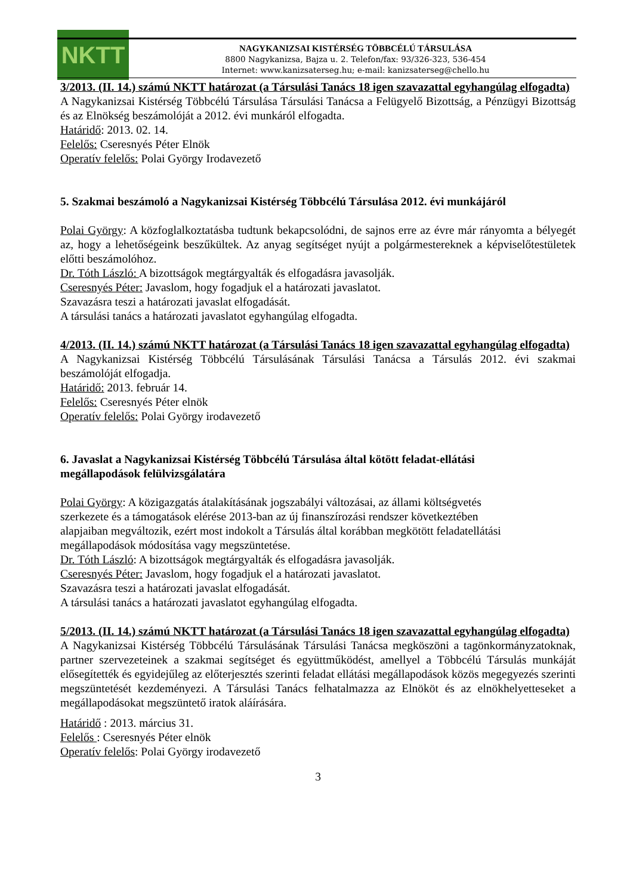NKTT
NAGYKANIZSAI KISTÉRSÉG TÖBBCÉLÚ TÁRSULÁSA
8800 Nagykanizsa, Bajza u. 2. Telefon/fax: 93/326-323, 536-454
Internet: www.kanizsaterseg.hu; e-mail: kanizsaterseg@chello.hu
3/2013. (II. 14.) számú NKTT határozat (a Társulási Tanács 18 igen szavazattal egyhangúlag elfogadta)
A Nagykanizsai Kistérség Többcélú Társulása Társulási Tanácsa a Felügyelő Bizottság, a Pénzügyi Bizottság és az Elnökség beszámolóját a 2012. évi munkáról elfogadta.
Határidő: 2013. 02. 14.
Felelős: Cseresnyés Péter Elnök
Operatív felelős: Polai György Irodavezető
5. Szakmai beszámoló a Nagykanizsai Kistérség Többcélú Társulása 2012. évi munkájáról
Polai György: A közfoglalkoztatásba tudtunk bekapcsolódni, de sajnos erre az évre már rányomta a bélyegét az, hogy a lehetőségeink beszűkültek. Az anyag segítséget nyújt a polgármestereknek a képviselőtestületek előtti beszámolóhoz.
Dr. Tóth László: A bizottságok megtárgyalták és elfogadásra javasolják.
Cseresnyés Péter: Javaslom, hogy fogadjuk el a határozati javaslatot.
Szavazásra teszi a határozati javaslat elfogadását.
A társulási tanács a határozati javaslatot egyhangúlag elfogadta.
4/2013. (II. 14.) számú NKTT határozat (a Társulási Tanács 18 igen szavazattal egyhangúlag elfogadta)
A Nagykanizsai Kistérség Többcélú Társulásának Társulási Tanácsa a Társulás 2012. évi szakmai beszámolóját elfogadja.
Határidő: 2013. február 14.
Felelős: Cseresnyés Péter elnök
Operatív felelős: Polai György irodavezető
6. Javaslat a Nagykanizsai Kistérség Többcélú Társulása által kötött feladat-ellátási
megállapodások felülvizsgálatára
Polai György: A közigazgatás átalakításának jogszabályi változásai, az állami költségvetés
szerkezete és a támogatások elérése 2013-ban az új finanszírozási rendszer következtében
alapjaiban megváltozik, ezért most indokolt a Társulás által korábban megkötött feladatellátási
megállapodások módosítása vagy megszüntetése.
Dr. Tóth László: A bizottságok megtárgyalták és elfogadásra javasolják.
Cseresnyés Péter: Javaslom, hogy fogadjuk el a határozati javaslatot.
Szavazásra teszi a határozati javaslat elfogadását.
A társulási tanács a határozati javaslatot egyhangúlag elfogadta.
5/2013. (II. 14.) számú NKTT határozat (a Társulási Tanács 18 igen szavazattal egyhangúlag elfogadta)
A Nagykanizsai Kistérség Többcélú Társulásának Társulási Tanácsa megköszöni a tagönkormányzatoknak, partner szervezeteinek a szakmai segítséget és együttműködést, amellyel a Többcélú Társulás munkáját elősegítették és egyidejűleg az előterjesztés szerinti feladat ellátási megállapodások közös megegyezés szerinti megszüntetését kezdeményezi. A Társulási Tanács felhatalmazza az Elnököt és az elnökhelyetteseket a megállapodásokat megszüntető iratok aláírására.
Határidő : 2013. március 31.
Felelős : Cseresnyés Péter elnök
Operatív felelős: Polai György irodavezető
3